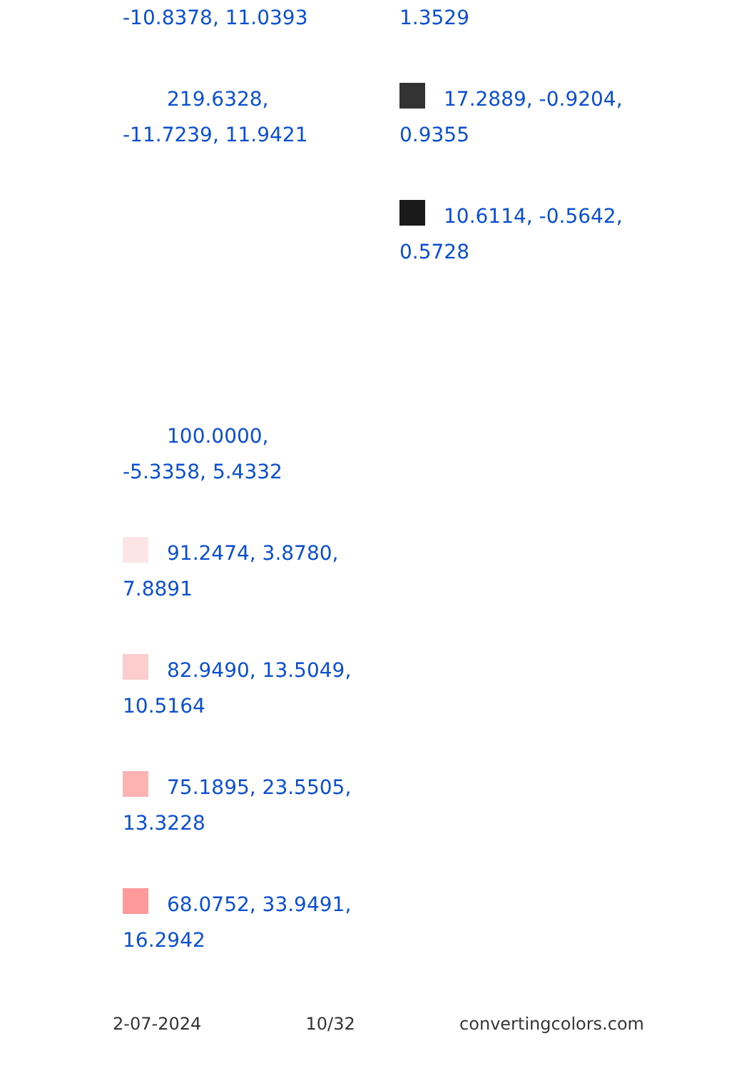-10.8378, 11.0393
219.6328, -11.7239, 11.9421
100.0000, -5.3358, 5.4332
91.2474, 3.8780, 7.8891
82.9490, 13.5049, 10.5164
75.1895, 23.5505, 13.3228
68.0752, 33.9491, 16.2942
1.3529
17.2889, -0.9204, 0.9355
10.6114, -0.5642, 0.5728
2-07-2024 10/32 convertingcolors.com